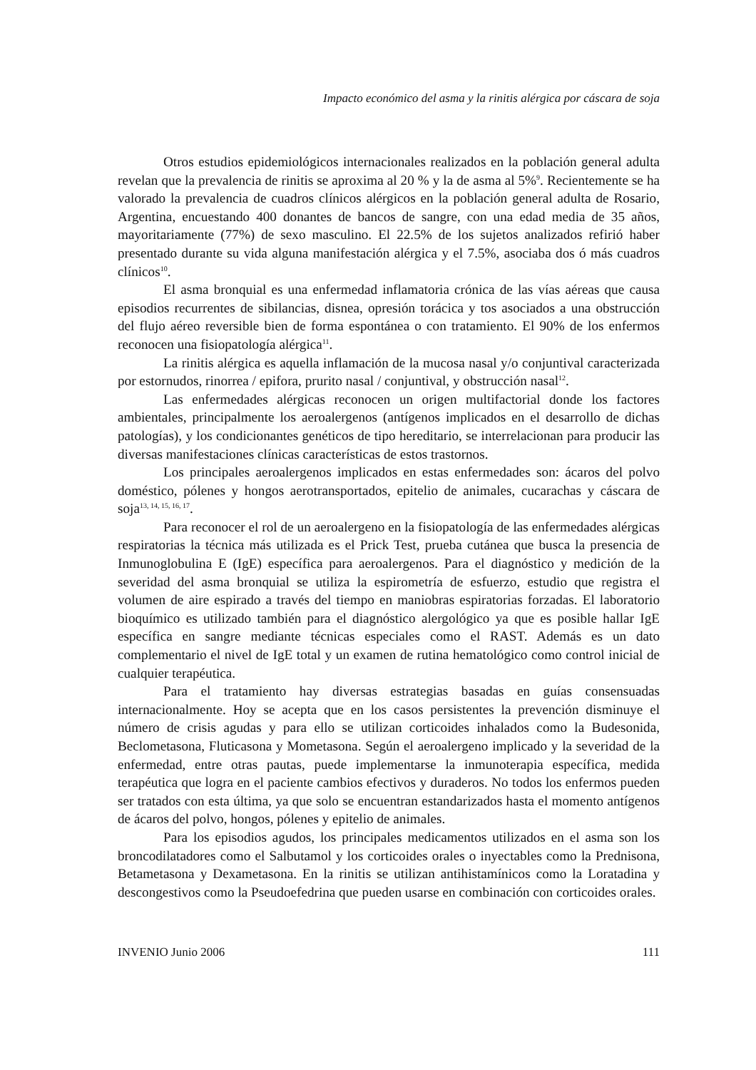Impacto económico del asma y la rinitis alérgica por cáscara de soja
Otros estudios epidemiológicos internacionales realizados en la población general adulta revelan que la prevalencia de rinitis se aproxima al 20 % y la de asma al 5%<sup>9</sup>. Recientemente se ha valorado la prevalencia de cuadros clínicos alérgicos en la población general adulta de Rosario, Argentina, encuestando 400 donantes de bancos de sangre, con una edad media de 35 años, mayoritariamente (77%) de sexo masculino. El 22.5% de los sujetos analizados refirió haber presentado durante su vida alguna manifestación alérgica y el 7.5%, asociaba dos ó más cuadros clínicos<sup>10</sup>.
El asma bronquial es una enfermedad inflamatoria crónica de las vías aéreas que causa episodios recurrentes de sibilancias, disnea, opresión torácica y tos asociados a una obstrucción del flujo aéreo reversible bien de forma espontánea o con tratamiento. El 90% de los enfermos reconocen una fisiopatología alérgica<sup>11</sup>.
La rinitis alérgica es aquella inflamación de la mucosa nasal y/o conjuntival caracterizada por estornudos, rinorrea / epifora, prurito nasal / conjuntival, y obstrucción nasal<sup>12</sup>.
Las enfermedades alérgicas reconocen un origen multifactorial donde los factores ambientales, principalmente los aeroalergenos (antígenos implicados en el desarrollo de dichas patologías), y los condicionantes genéticos de tipo hereditario, se interrelacionan para producir las diversas manifestaciones clínicas características de estos trastornos.
Los principales aeroalergenos implicados en estas enfermedades son: ácaros del polvo doméstico, pólenes y hongos aerotransportados, epitelio de animales, cucarachas y cáscara de soja<sup>13, 14, 15, 16, 17</sup>.
Para reconocer el rol de un aeroalergeno en la fisiopatología de las enfermedades alérgicas respiratorias la técnica más utilizada es el Prick Test, prueba cutánea que busca la presencia de Inmunoglobulina E (IgE) específica para aeroalergenos. Para el diagnóstico y medición de la severidad del asma bronquial se utiliza la espirometría de esfuerzo, estudio que registra el volumen de aire espirado a través del tiempo en maniobras espiratorias forzadas. El laboratorio bioquímico es utilizado también para el diagnóstico alergológico ya que es posible hallar IgE específica en sangre mediante técnicas especiales como el RAST. Además es un dato complementario el nivel de IgE total y un examen de rutina hematológico como control inicial de cualquier terapéutica.
Para el tratamiento hay diversas estrategias basadas en guías consensuadas internacionalmente. Hoy se acepta que en los casos persistentes la prevención disminuye el número de crisis agudas y para ello se utilizan corticoides inhalados como la Budesonida, Beclometasona, Fluticasona y Mometasona. Según el aeroalergeno implicado y la severidad de la enfermedad, entre otras pautas, puede implementarse la inmunoterapia específica, medida terapéutica que logra en el paciente cambios efectivos y duraderos. No todos los enfermos pueden ser tratados con esta última, ya que solo se encuentran estandarizados hasta el momento antígenos de ácaros del polvo, hongos, pólenes y epitelio de animales.
Para los episodios agudos, los principales medicamentos utilizados en el asma son los broncodilatadores como el Salbutamol y los corticoides orales o inyectables como la Prednisona, Betametasona y Dexametasona. En la rinitis se utilizan antihistamínicos como la Loratadina y descongestivos como la Pseudoefedrina que pueden usarse en combinación con corticoides orales.
INVENIO Junio 2006 111